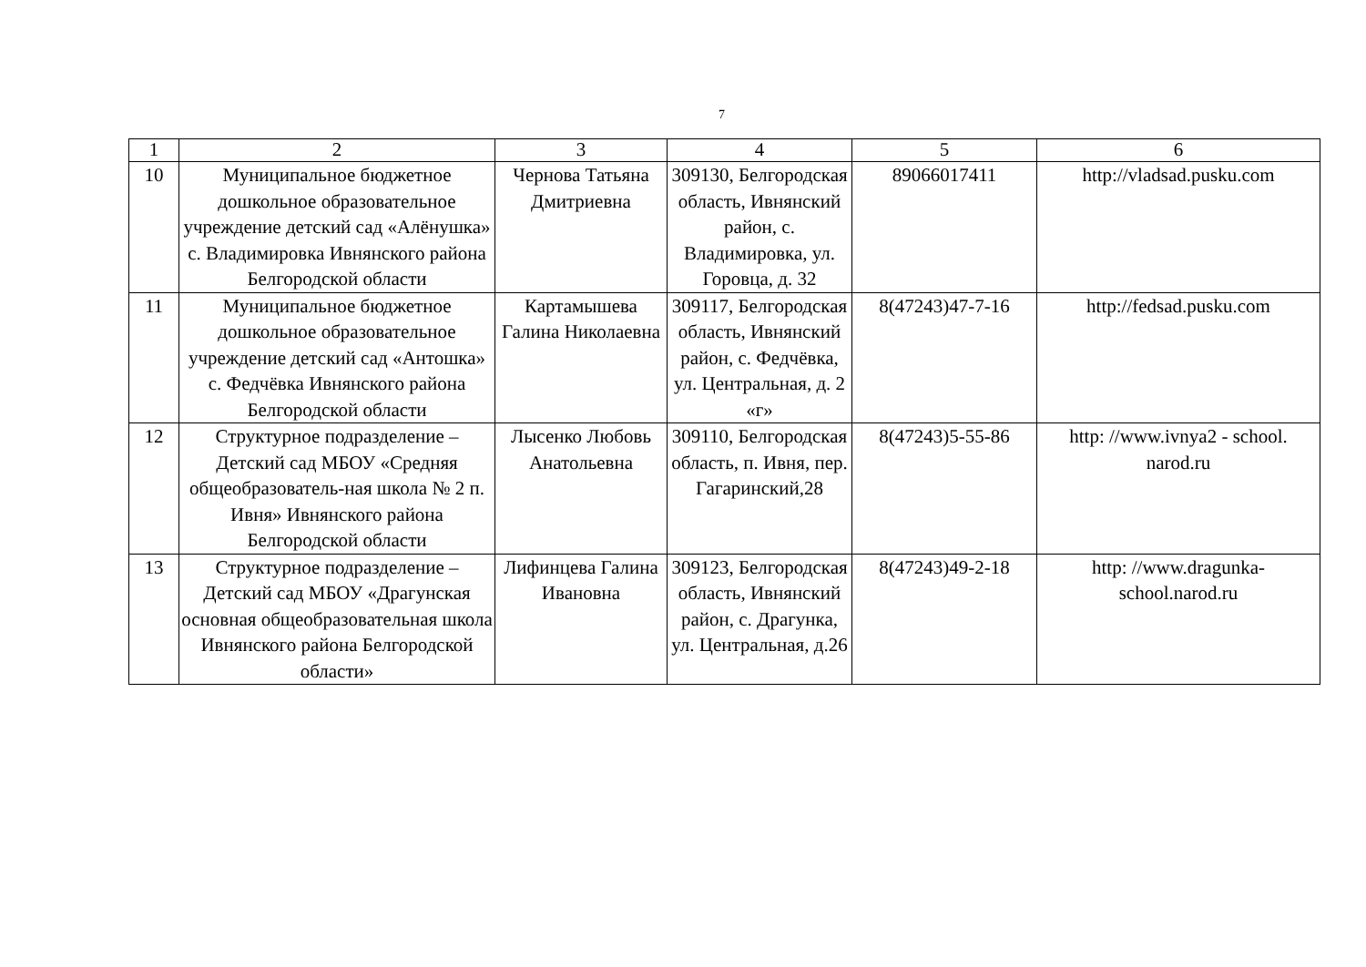7
| 1 | 2 | 3 | 4 | 5 | 6 |
| --- | --- | --- | --- | --- | --- |
| 10 | Муниципальное бюджетное дошкольное образовательное учреждение детский сад «Алёнушка» с. Владимировка Ивнянского района Белгородской области | Чернова Татьяна Дмитриевна | 309130, Белгородская область, Ивнянский район, с. Владимировка, ул. Горовца, д. 32 | 89066017411 | http://vladsad.pusku.com |
| 11 | Муниципальное бюджетное дошкольное образовательное учреждение детский сад «Антошка» с. Федчёвка Ивнянского района Белгородской области | Картамышева Галина Николаевна | 309117, Белгородская область, Ивнянский район, с. Федчёвка, ул. Центральная, д. 2 «г» | 8(47243)47-7-16 | http://fedsad.pusku.com |
| 12 | Структурное подразделение – Детский сад МБОУ «Средняя общеобразователь-ная школа № 2 п. Ивня» Ивнянского района Белгородской области | Лысенко Любовь Анатольевна | 309110, Белгородская область, п. Ивня, пер. Гагаринский,28 | 8(47243)5-55-86 | http: //www.ivnya2 - school. narod.ru |
| 13 | Структурное подразделение – Детский сад МБОУ «Драгунская основная общеобразовательная школа Ивнянского района Белгородской области» | Лифинцева Галина Ивановна | 309123, Белгородская область, Ивнянский район, с. Драгунка, ул. Центральная, д.26 | 8(47243)49-2-18 | http: //www.dragunka-school.narod.ru |